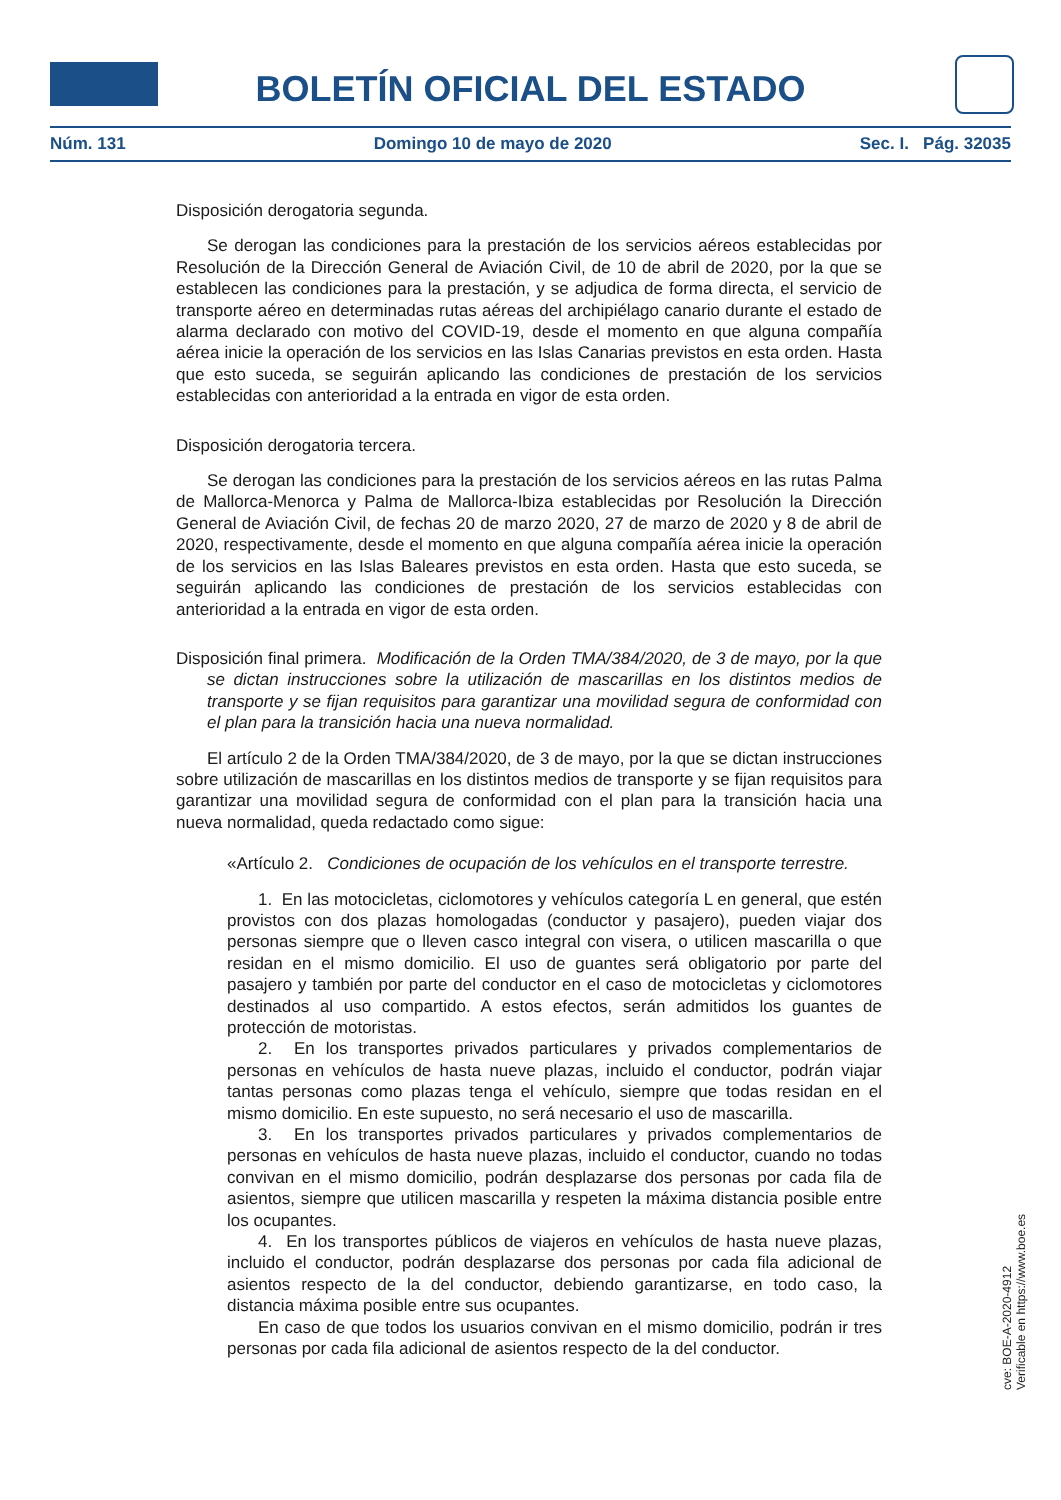BOLETÍN OFICIAL DEL ESTADO
Núm. 131 Domingo 10 de mayo de 2020 Sec. I. Pág. 32035
Disposición derogatoria segunda.
Se derogan las condiciones para la prestación de los servicios aéreos establecidas por Resolución de la Dirección General de Aviación Civil, de 10 de abril de 2020, por la que se establecen las condiciones para la prestación, y se adjudica de forma directa, el servicio de transporte aéreo en determinadas rutas aéreas del archipiélago canario durante el estado de alarma declarado con motivo del COVID-19, desde el momento en que alguna compañía aérea inicie la operación de los servicios en las Islas Canarias previstos en esta orden. Hasta que esto suceda, se seguirán aplicando las condiciones de prestación de los servicios establecidas con anterioridad a la entrada en vigor de esta orden.
Disposición derogatoria tercera.
Se derogan las condiciones para la prestación de los servicios aéreos en las rutas Palma de Mallorca-Menorca y Palma de Mallorca-Ibiza establecidas por Resolución la Dirección General de Aviación Civil, de fechas 20 de marzo 2020, 27 de marzo de 2020 y 8 de abril de 2020, respectivamente, desde el momento en que alguna compañía aérea inicie la operación de los servicios en las Islas Baleares previstos en esta orden. Hasta que esto suceda, se seguirán aplicando las condiciones de prestación de los servicios establecidas con anterioridad a la entrada en vigor de esta orden.
Disposición final primera. Modificación de la Orden TMA/384/2020, de 3 de mayo, por la que se dictan instrucciones sobre la utilización de mascarillas en los distintos medios de transporte y se fijan requisitos para garantizar una movilidad segura de conformidad con el plan para la transición hacia una nueva normalidad.
El artículo 2 de la Orden TMA/384/2020, de 3 de mayo, por la que se dictan instrucciones sobre utilización de mascarillas en los distintos medios de transporte y se fijan requisitos para garantizar una movilidad segura de conformidad con el plan para la transición hacia una nueva normalidad, queda redactado como sigue:
«Artículo 2. Condiciones de ocupación de los vehículos en el transporte terrestre.
1. En las motocicletas, ciclomotores y vehículos categoría L en general, que estén provistos con dos plazas homologadas (conductor y pasajero), pueden viajar dos personas siempre que o lleven casco integral con visera, o utilicen mascarilla o que residan en el mismo domicilio. El uso de guantes será obligatorio por parte del pasajero y también por parte del conductor en el caso de motocicletas y ciclomotores destinados al uso compartido. A estos efectos, serán admitidos los guantes de protección de motoristas.
2. En los transportes privados particulares y privados complementarios de personas en vehículos de hasta nueve plazas, incluido el conductor, podrán viajar tantas personas como plazas tenga el vehículo, siempre que todas residan en el mismo domicilio. En este supuesto, no será necesario el uso de mascarilla.
3. En los transportes privados particulares y privados complementarios de personas en vehículos de hasta nueve plazas, incluido el conductor, cuando no todas convivan en el mismo domicilio, podrán desplazarse dos personas por cada fila de asientos, siempre que utilicen mascarilla y respeten la máxima distancia posible entre los ocupantes.
4. En los transportes públicos de viajeros en vehículos de hasta nueve plazas, incluido el conductor, podrán desplazarse dos personas por cada fila adicional de asientos respecto de la del conductor, debiendo garantizarse, en todo caso, la distancia máxima posible entre sus ocupantes.
En caso de que todos los usuarios convivan en el mismo domicilio, podrán ir tres personas por cada fila adicional de asientos respecto de la del conductor.
cve: BOE-A-2020-4912
Verificable en https://www.boe.es